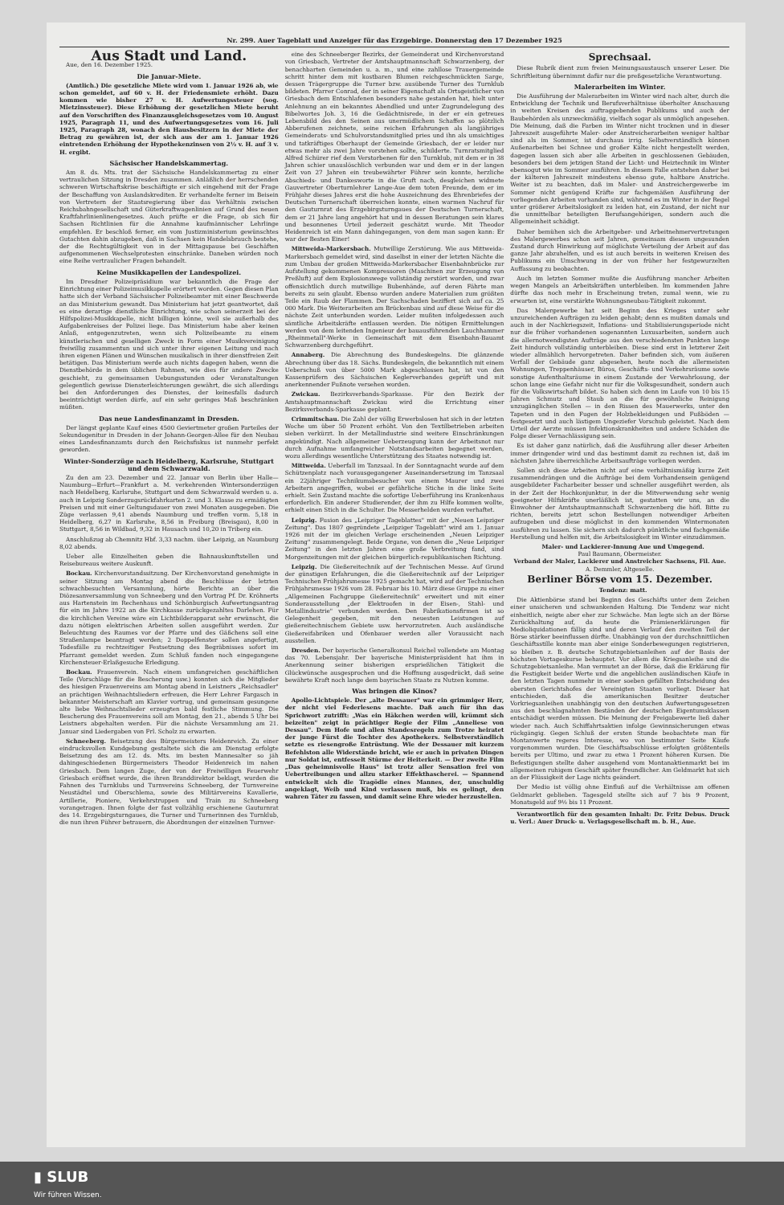Nr. 299. Auer Tageblatt und Anzeiger für das Erzgebirge. Donnerstag den 17 Dezember 1925
Aus Stadt und Land.
Aue, den 16. Dezember 1925.
Die Januar-Miete.
(Amtlich.) Die gesetzliche Miete wird vom 1. Januar 1926 ab, wie schon gemeldet, auf 60 v. H. der Friedensmiete erhöht. Dazu kommen wie bisher 27 v. H. Aufwertungssteuer (sog. Mietzinssteuer). Diese Erhöhung der gesetzlichen Miete beruht auf den Vorschriften des Finanzausgleichsgesetzes vom 10. August 1925, Paragraph 11, und des Aufwertungsgesetzes vom 16. Juli 1925, Paragraph 28, wonach den Hausbesitzern in der Miete der Betrag zu gewähren ist, der sich aus der am 1. Januar 1926 eintretenden Erhöhung der Hypothekenzinsen von 2½ v. H. auf 3 v. H. ergibt.
Sächsischer Handelskammertag.
Am 8. ds. Mts. trat der Sächsische Handelskammertag zu einer vertraulichen Sitzung in Dresden zusammen. Anläßlich der herrschenden schweren Wirtschaftskrise beschäftigte er sich eingehend mit der Frage der Beschaffung von Auslandskrediten. Er verhandelte ferner im Beisein von Vertretern der Staatsregierung über das Verhältnis zwischen Reichsbahngesellschaft und Güterkraftwagenlinien auf Grund des neuen Kraftfahrlinienlinengesetzes. Auch prüfte er die Frage, ob sich für Sachsen Richtlinien für die Annahme kaufmännischer Lehrlinge empfehlen. Er beschloß ferner, ein vom Justizministerium gewünschtes Gutachten dahin abzugeben, daß in Sachsen kein Handelsbrauch bestehe, der die Rechtsgültigkeit von in der Mittagspause bei Geschäften aufgenommenen Wechselprotesten einschränke. Daneben würden noch eine Reihe vertraulicher Fragen behandelt.
Keine Musikkapellen der Landespolizei.
Im Dresdner Polizeipräsidium war bekanntlich die Frage der Einrichtung einer Polizeimusikkapelle erörtert worden. Gegen diesen Plan hatte sich der Verband Sächsischer Polizeibeamter mit einer Beschwerde an das Ministerium gewandt. Das Ministerium hat jetzt geantwortet, daß es eine derartige dienstliche Einrichtung, wie schon seinerzeit bei der Hilfspolizei-Musikkapelle, nicht billigen könne, weil sie außerhalb des Aufgabenkreises der Polizei liege. Das Ministerium habe aber keinen Anlaß, entgegenzutreten, wenn sich Polizeibeamte zu einem künstlerischen und geselligen Zweck in Form einer Musikvereinigung freiwillig zusammentun und sich unter ihrer eigenen Leitung und nach ihren eigenen Plänen und Wünschen musikalisch in ihrer dienstfreien Zeit betätigen. Das Ministerium werde auch nichts dagegen haben, wenn die Dienstbehörde in dem üblichen Rahmen, wie dies für andere Zwecke geschieht, zu gemeinsamen Uebungsstunden oder Veranstaltungen gelegentlich gewisse Diensterleichterungen gewährt, die sich allerdings bei den Anforderungen des Dienstes, der keinesfalls dadurch beeinträchtigt werden dürfe, auf ein sehr geringes Maß beschränken müßten.
Das neue Landesfinanzamt in Dresden.
Der längst geplante Kauf eines 4500 Geviertmeter großen Parteiles der Sekundogenitur in Dresden in der Johann-Georgen-Allee für den Neubau eines Landesfinanzamts durch den Reichsfiskus ist nunmehr perfekt geworden.
Winter-Sonderzüge nach Heidelberg, Karlsruhe, Stuttgart und dem Schwarzwald.
Zu den am 23. Dezember und 22. Januar von Berlin über Halle—Naumburg—Erfurt—Frankfurt a. M. verkehrenden Wintersonderzügen nach Heidelberg, Karlsruhe, Stuttgart und dem Schwarzwald werden u. a. auch in Leipzig Sonderzugsrückfahrkarten 2. und 3. Klasse zu ermäßigten Preisen und mit einer Geltungsdauer von zwei Monaten ausgegeben. Die Züge verlassen 9,41 abends Naumburg und treffen vorm. 5,18 in Heidelberg, 6,27 in Karlsruhe, 8,56 in Freiburg (Breisgau), 8,00 in Stuttgart, 8,56 in Wildbad, 9,32 in Hausach und 10,20 in Triberg ein.
Anschlußzug ab Chemnitz Hbf. 3,33 nachm. über Leipzig, an Naumburg 8,02 abends.
Ueber alle Einzelheiten geben die Bahnauskunftstellen und Reisebureaus weitere Auskunft.
Bockau. Kirchenvorstandssitzung. Der Kirchenvorstand genehmigte in seiner Sitzung am Montag abend die Beschlüsse der letzten schwachbesuchten Versammlung, hörte Berichte an über die Diözesanversammlung von Schneeberg und den Vortrag Pf. Dr. Kröhnerts aus Hartenstein im Rechenhaus und Schönburgisch Aufwertungsantrag für ein im Jahre 1922 an die Kirchkasse zurückgezahltes Darlehen. Für die kirchlichen Vereine wäre ein Lichtbilderapparat sehr erwünscht, die dazu nötigen elektrischen Arbeiten sollen ausgeführt werden. Zur Beleuchtung des Raumes vor der Pfarre und des Gäßchens soll eine Straßenlampe beantragt werden; 2 Doppelfenster sollen angefertigt, Todesfälle zu rechtzeitiger Festsetzung des Begräbnisses sofort im Pfarramt gemeldet werden. Zum Schluß fanden noch eingegangene Kirchensteuer-Erlaßgesuche Erledigung.
Bockau. Frauenverein. Nach einem umfangreichen geschäftlichen Teile (Vorschläge für die Bescherung usw.) konnten sich die Mitglieder des hiesigen Frauenvereins am Montag abend in Leistners „Reichsadler" an prächtigen Weihnachtsliedern erfreuen, die Herr Lehrer Fargasch in bekannter Meisterschaft am Klavier vortrug, und gemeinsam gesungene alte liebe Weihnachtslieder erzeugten bald festliche Stimmung. Die Bescherung des Frauenvereins soll am Montag, den 21., abends 5 Uhr bei Leistners abgehalten werden. Für die nächste Versammlung am 21. Januar sind Liedergaben von Frl. Scholz zu erwarten.
Schneeberg. Beisetzung des Bürgermeisters Heidenreich. Zu einer eindrucksvollen Kundgebung gestaltete sich die am Dienstag erfolgte Beisetzung des am 12. ds. Mts. im besten Mannesalter so jäh dahingeschiedenen Bürgermeisters Theodor Heidenreich im nahen Griesbach. Dem langen Zuge, der von der Freiwilligen Feuerwehr Griesbach eröffnet wurde, die ihren Branddirektor beklagt, wurden die Fahnen des Turnklubs und Turnvereins Schneeberg, der Turnvereine Neustädtel und Oberschlema, sowie des Militärvereins Kavallerie, Artillerie, Pioniere, Verkehrstruppen und Train zu Schneeberg vorangetragen. Ihnen folgte der fast vollzählig erschienene Gauturnrat des 14. Erzgebirgsturngaues, die Turner und Turnerinnen des Turnklub, die nun ihren Führer betrauern, die Abordnungen der einzelnen Turnver-
eine des Schneeberger Bezirks, der Gemeinderat und Kirchenvorstand von Griesbach, Vertreter der Amtshauptmannschaft Schwarzenberg, der benachbarten Gemeinden u. a. m., und eine zahllose Trauergemeinde schritt hinter dem mit kostbaren Blumen reichgeschmückten Sarge, dessen Trägergruppe die Turner bzw. ausübende Turner des Turnklub bildeten. Pfarrer Conrad, der in seiner Eigenschaft als Ortsgeistlicher von Griesbach dem Entschlafenen besonders nahe gestanden hat, hielt unter Anlehnung an ein bekanntes Abendlied und unter Zugrundelegung des Bibelwortes Joh. 3, 16 die Gedächtnisrede, in der er ein getreues Lebensbild des den Seinen aus unermüdlichem Schaffen so plötzlich Abberufenen zeichnete, seine reichen Erfahrungen als langjähriges Gemeinderats- und Schulvorstandsmitglied pries und ihn als umsichtiges und tatkräftiges Oberhaupt der Gemeinde Griesbach, der er leider nur etwas mehr als zwei Jahre vorstehen sollte, schilderte. Turnratsmitglied Alfred Schürer rief dem Verstorbenen für den Turnklub, mit dem er in 38 Jahren schier unauslöschlich verbunden war und dem er in der langen Zeit von 27 Jahren ein treubewährter Führer sein konnte, herzliche Abschieds- und Dankesworte in die Gruft nach, desgleichen widmete Gauvertreter Oberturnlehrer Lange-Aue dem toten Freunde, dem er im Frühjahr dieses Jahres erst die hohe Auszeichnung des Ehrenbriefes der Deutschen Turnerschaft überreichen konnte, einen warmen Nachruf für den Gauturnrat des Erzgebirgsturngaues der Deutschen Turnerschaft, dem er 21 Jahre lang angehört hat und in dessen Beratungen sein klares und besonnenes Urteil jederzeit geschätzt wurde. Mit Theodor Heidenreich ist ein Mann dahingegangen, von dem man sagen kann: Er war der Besten Einer!
Mittweida-Markersbach. Mutwillige Zerstörung. Wie aus Mittweida-Markersbach gemeldet wird, sind daselbst in einer der letzten Nächte die zum Umbau der großen Mittweida-Markersbacher Eisenbahnbrücke zur Aufstellung gekommenen Kompressoren (Maschinen zur Erzeugung von Preßluft) auf dem Explosionswege vollständig zerstört worden, und zwar offensichtlich durch mutwillige Bubenhände, auf deren Fährte man bereits zu sein glaubt. Ebenso wurden andere Materialien zum größten Teile ein Raub der Flammen. Der Sachschaden beziffert sich auf ca. 25 000 Mark. Die Weiterarbeiten am Brückenbau sind auf diese Weise für die nächste Zeit unterbunden worden. Leider mußten infolgedessen auch sämtliche Arbeitskräfte entlassen werden. Die nötigen Ermittelungen werden von dem leitenden Ingenieur der bauausführenden Lauchhammer „Rheinmetall"-Werke in Gemeinschaft mit dem Eisenbahn-Bauamt Schwarzenberg durchgeführt.
Annaberg. Die Abrechnung des Bundeskegelns. Die glänzende Abrechnung über das 18. Sächs. Bundeskegeln, die bekanntlich mit einem Ueberschuß von über 5000 Mark abgeschlossen hat, ist von den Kassenprüfern des Sächsischen Keglerverbandes geprüft und mit anerkennender Fußnote versehen worden.
Zwickau. Bezirksverbands-Sparkasse. Für den Bezirk der Amtshauptmannschaft Zwickau wird die Errichtung einer Bezirksverbands-Sparkasse geplant.
Crimmitschau. Die Zahl der völlig Erwerbslosen hat sich in der letzten Woche um über 50 Prozent erhöht. Von den Textilbetrieben arbeiten sieben verkürzt. In der Metallindustrie sind weitere Einschränkungen angekündigt. Nach allgemeiner Ueberzeugung kann der Arbeitsnot nur durch Aufnahme umfangreicher Notstandsarbeiten begegnet werden, wozu allerdings wesentliche Unterstützung des Staates notwendig ist.
Mittweida. Ueberfall im Tanzsaal. In der Sonntagnacht wurde auf dem Schützenplatz nach vorausgegangener Auseinandersetzung im Tanzsaal ein 22jähriger Technikumsbesucher von einem Maurer und zwei Arbeitern angegriffen, wobei er gefährliche Stiche in die linke Seite erhielt. Sein Zustand machte die sofortige Ueberführung ins Krankenhaus erforderlich. Ein anderer Studierender, der ihm zu Hilfe kommen wollte, erhielt einen Stich in die Schulter. Die Messerhelden wurden verhaftet.
Leipzig. Fusion des „Leipziger Tageblattes" mit der „Neuen Leipziger Zeitung". Das 1807 gegründete „Leipziger Tageblatt" wird am 1. Januar 1926 mit der im gleichen Verlage erscheinenden „Neuen Leipziger Zeitung" zusammengelegt. Beide Organe, von denen die „Neue Leipziger Zeitung" in den letzten Jahren eine große Verbreitung fand, sind Morgenzeitungen mit der gleichen bürgerlich-republikanischen Richtung.
Leipzig. Die Gießereitechnik auf der Technischen Messe. Auf Grund der günstigen Erfahrungen, die die Gießereitechnik auf der Leipziger Technischen Frühjahrsmesse 1925 gemacht hat, wird auf der Technischen Frühjahrsmesse 1926 vom 28. Februar bis 10. März diese Gruppe zu einer „Allgemeinen Fachgruppe Gießereitechnik" erweitert und mit einer Sonderausstellung „der Elektroofen in der Eisen-, Stahl- und Metallindustrie" verbunden werden. Den Fabrikationsfirmen ist so Gelegenheit gegeben, mit den neuesten Leistungen auf gießereitechnischem Gebiete usw. hervorzutreten. Auch ausländische Gießereifabriken und Ofenbauer werden aller Voraussicht nach ausstellen.
Dresden. Der bayerische Generalkonsul Reichel vollendete am Montag das 70. Lebensjahr. Der bayerische Ministerpräsident hat ihm in Anerkennung seiner bisherigen ersprießlichen Tätigkeit die Glückwünsche ausgesprochen und die Hoffnung ausgedrückt, daß seine bewährte Kraft noch lange dem bayrischen Staate zu Nutzen komme.
Was bringen die Kinos?
Apollo-Lichtspiele. Der „alte Dessauer" war ein grimmiger Herr, der nicht viel Federlesens machte. Daß auch für ihn das Sprichwort zutrifft: „Was ein Häkchen werden will, krümmt sich beizeiten" zeigt in prächtiger Regie der Film „Anneliese von Dessau". Dem Hofe und allen Standesregeln zum Trotze heiratet der junge Fürst die Tochter des Apothekers. Selbstverständlich setzte es riesengroße Entrüstung. Wie der Dessauer mit kurzem Befehlston alle Widerstände bricht, wie er auch in privaten Dingen nur Soldat ist, entfesselt Stürme der Heiterkeit. — Der zweite Film „Das geheimnisvolle Haus" ist trotz aller Sensation frei von Uebertreibungen und allzu starker Effekthascherei. — Spannend entwickelt sich die Tragödie eines Mannes, der, unschuldig angeklagt, Weib und Kind verlassen muß, bis es gelingt, den wahren Täter zu fassen, und damit seine Ehre wieder herzustellen.
Sprechsaal.
Diese Rubrik dient zum freien Meinungsaustausch unserer Leser. Die Schriftleitung übernimmt dafür nur die preßgesetzliche Verantwortung.
Malerarbeiten im Winter.
Die Ausführung der Malerarbeiten im Winter wird nach alter, durch die Entwicklung der Technik und Berufsverhältnisse überholter Anschauung in weiten Kreisen des auftraggebenden Publikums und auch der Baubehörden als unzweckmäßig, vielfach sogar als unmöglich angesehen. Die Meinung, daß die Farben im Winter nicht trocknen und in dieser Jahreszeit ausgeführte Maler- oder Anstreicherarbeiten weniger haltbar sind als im Sommer, ist durchaus irrig. Selbstverständlich können Außenarbeiten bei Schnee und großer Kälte nicht hergestellt werden, dagegen lassen sich aber alle Arbeiten in geschlossenen Gebäuden, besonders bei dem jetzigen Stand der Licht- und Heiztechnik im Winter ebensogut wie im Sommer ausführen. In diesem Falle entstehen daher bei der kälteren Jahreszeit mindestens ebenso gute, haltbare Anstriche. Weiter ist zu beachten, daß im Maler- und Anstreichergewerbe im Sommer nicht genügend Kräfte zur fachgemäßen Ausführung der vorliegenden Arbeiten vorhanden sind, während es im Winter in der Regel unter größerer Arbeitslosigkeit zu leiden hat, ein Zustand, der nicht nur die unmittelbar beteiligten Berufsangehörigen, sondern auch die Allgemeinheit schädigt.
Daher bemühen sich die Arbeitgeber- und Arbeitnehmervertretungen des Malergewerbes schon seit Jahren, gemeinsam diesem ungesunden Zustand durch Hinwirkung auf möglichste Verteilung der Arbeit auf das ganze Jahr abzuhelfen, und es ist auch bereits in weiteren Kreisen des Publikums ein Umschwung in der von früher her festgewurzelten Auffassung zu beobachten.
Auch im letzten Sommer mußte die Ausführung mancher Arbeiten wegen Mangels an Arbeitskräften unterbleiben. Im kommenden Jahre dürfte das noch mehr in Erscheinung treten, zumal wenn, wie zu erwarten ist, eine verstärkte Wohnungsneubau-Tätigkeit zukommt.
Das Malergewerbe hat seit Beginn des Krieges unter sehr unzureichenden Aufträgen zu leiden gehabt; denn es mußten damals und auch in der Nachkriegszeit, Inflations- und Stabilisierungsperiode nicht nur die früher vorhandenen sogenannten Luxusarbeiten, sondern auch die allernotwendigsten Aufträge aus den verschiedensten Punkten lange Zeit hindurch vollständig unterbleiben. Diese sind erst in letzterer Zeit wieder allmählich hervorgetreten. Daher befinden sich, vom äußeren Verfall der Gebäude ganz abgesehen, heute noch die allermeisten Wohnungen, Treppenhäuser, Büros, Geschäfts- und Verkehrsräume sowie sonstige Aufenthaltsräume in einem Zustande der Verwahrlosung, der schon lange eine Gefahr nicht nur für die Volksgesundheit, sondern auch für die Volkswirtschaft bildet. So haben sich denn im Laufe von 10 bis 15 Jahren Schmutz und Staub an die für gewöhnliche Reinigung unzugänglichen Stellen — in den Rissen des Mauerwerks, unter den Tapeten und in den Fugen der Holzbekleidungen und Fußböden — festgesetzt und auch lästigem Ungeziefer Vorschub geleistet. Nach dem Urteil der Aerzte müssen Infektionskrankheiten und andere Schäden die Folge dieser Vernachlässigung sein.
Es ist daher ganz natürlich, daß die Ausführung aller dieser Arbeiten immer dringender wird und das bestimmt damit zu rechnen ist, daß im nächsten Jahre überreichliche Arbeitsaufträge vorliegen werden.
Sollen sich diese Arbeiten nicht auf eine verhältnismäßig kurze Zeit zusammendrängen und die Aufträge bei dem Vorhandensein genügend ausgebildeter Facharbeiter besser und schneller ausgeführt werden, als in der Zeit der Hochkonjunktur, in der die Mitverwendung sehr wenig geeigneter Hilfskräfte unerläßlich ist, gestatten wir uns, an die Einwohner der Amtshauptmannschaft Schwarzenberg die höfl. Bitte zu richten, bereits jetzt schon Bestellungen notwendiger Arbeiten aufzugeben und diese möglichst in den kommenden Wintermonaten ausführen zu lassen. Sie sichern sich dadurch pünktliche und fachgemäße Herstellung und helfen mit, die Arbeitslosigkeit im Winter einzudämmen.
Maler- und Lackierer-Innung Aue und Umgegend.
Paul Baumann, Obermeister.
Verband der Maler, Lackierer und Anstreicher Sachsens, Fil. Aue. A. Demmler, Altgeselle.
Berliner Börse vom 15. Dezember.
Tendenz: matt.
Die Aktienbörse stand bei Beginn des Geschäfts unter dem Zeichen einer unsicheren und schwankenden Haltung. Die Tendenz war nicht einheitlich, neigte aber eher zur Schwäche. Man legte sich an der Börse Zurückhaltung auf, da heute die Prämienerklärungen für Medioliquidationen fällig sind und deren Verlauf den zweiten Teil der Börse stärker beeinflussen dürfte. Unabhängig von der durchschnittlichen Geschäftsstille konnte man aber einige Sonderbewegungen registrieren, so bleiben z. B. deutsche Schutzgebietsanleihen auf der Basis der höchsten Vortageskurse behauptet. Vor allem die Kriegsanleihe und die Schutzgebietsanleihe. Man vermutet an der Börse, daß die Erklärung für die Festigkeit beider Werte und die angeblichen ausländischen Käufe in den letzten Tagen nunmehr in einer soeben gefällten Entscheidung des obersten Gerichtshofes der Vereinigten Staaten vorliegt. Dieser hat entschieden, daß die amerikanischen Besitzer deutscher Vorkriegsanleihen unabhängig von den deutschen Aufwertungsgesetzen aus den beschlagnahmten Beständen der deutschen Eigentumsklassen entschädigt werden müssen. Die Meinung der Freigabewerte ließ daher wieder nach. Auch Schiffahrtsaktien infolge Gewinnsicherungen etwas rückgängig. Gegen Schluß der ersten Stunde beobachtete man für Montanwerte regeres Interesse, wo von bestimmter Seite Käufe vorgenommen wurden. Die Geschäftsabschlüsse erfolgten größtenteils bereits per Ultimo, und zwar zu etwa 1 Prozent höheren Kursen. Die Befestigungen stellte daher ausgehend vom Montanaktienmarkt bei im allgemeinen ruhigem Geschäft später freundlicher. Am Geldmarkt hat sich an der Flüssigkeit der Lage nichts geändert.
Der Medio ist völlig ohne Einfluß auf die Verhältnisse am offenen Geldmarkt geblieben. Tagesgeld stellte sich auf 7 bis 9 Prozent, Monatsgeld auf 9½ bis 11 Prozent.
Verantwortlich für den gesamten Inhalt: Dr. Fritz Debus. Druck u. Verl.: Auer Druck- u. Verlagsgesellschaft m. b. H., Aue.
▮ SLUB
Wir führen Wissen.